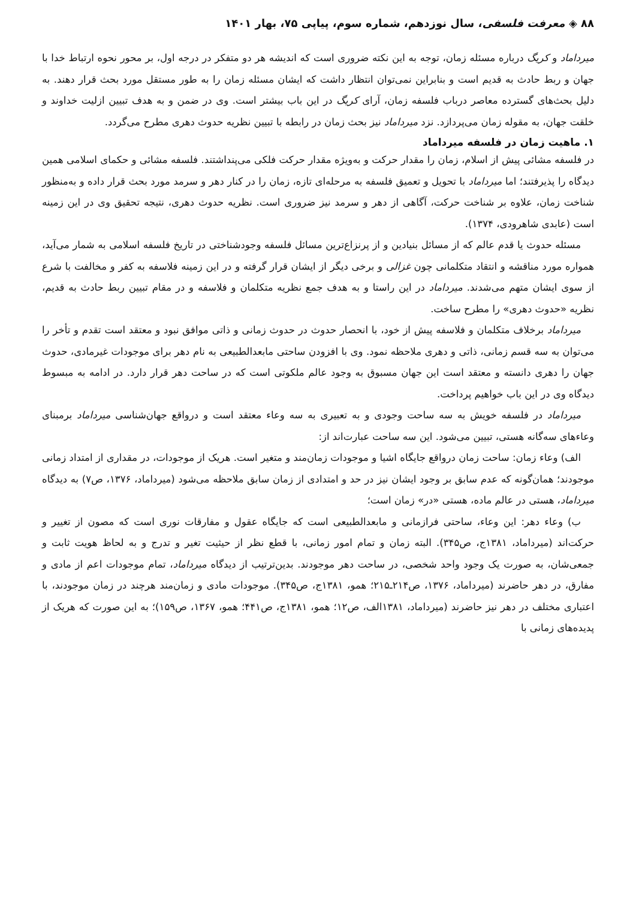۸۸ ◈ معرفت فلسفی، سال نوزدهم، شماره سوم، پیاپی ۷۵، بهار ۱۴۰۱
میرداماد و کریگ درباره مسئله زمان، توجه به این نکته ضروری است که اندیشه هر دو متفکر در درجه اول، بر محور نحوه ارتباط خدا با جهان و ربط حادث به قدیم است و بنابراین نمی‌توان انتظار داشت که ایشان مسئله زمان را به طور مستقل مورد بحث قرار دهند. به دلیل بحث‌های گسترده معاصر درباب فلسفه زمان، آرای کریگ در این باب بیشتر است. وی در ضمن و به هدف تبیین ازلیت خداوند و خلقت جهان، به مقوله زمان می‌پردازد. نزد میرداماد نیز بحث زمان در رابطه با تبیین نظریه حدوث دهری مطرح می‌گردد.
۱. ماهیت زمان در فلسفه میرداماد
در فلسفه مشائی پیش از اسلام، زمان را مقدار حرکت و به‌ویژه مقدار حرکت فلکی می‌پنداشتند. فلسفه مشائی و حکمای اسلامی همین دیدگاه را پذیرفتند؛ اما میرداماد با تحویل و تعمیق فلسفه به مرحله‌ای تازه، زمان را در کنار دهر و سرمد مورد بحث قرار داده و به‌منظور شناخت زمان، علاوه بر شناخت حرکت، آگاهی از دهر و سرمد نیز ضروری است. نظریه حدوث دهری، نتیجه تحقیق وی در این زمینه است (عابدی شاهرودی، ۱۳۷۴).
مسئله حدوث یا قدم عالم که از مسائل بنیادین و از پرنزاع‌ترین مسائل فلسفه وجودشناختی در تاریخ فلسفه اسلامی به شمار می‌آید، همواره مورد مناقشه و انتقاد متکلمانی چون غزالی و برخی دیگر از ایشان قرار گرفته و در این زمینه فلاسفه به کفر و مخالفت با شرع از سوی ایشان متهم می‌شدند. میرداماد در این راستا و به هدف جمع نظریه متکلمان و فلاسفه و در مقام تبیین ربط حادث به قدیم، نظریه «حدوث دهری» را مطرح ساخت.
میرداماد برخلاف متکلمان و فلاسفه پیش از خود، با انحصار حدوث در حدوث زمانی و ذاتی موافق نبود و معتقد است تقدم و تأخر را می‌توان به سه قسم زمانی، ذاتی و دهری ملاحظه نمود. وی با افزودن ساحتی مابعدالطبیعی به نام دهر برای موجودات غیرمادی، حدوث جهان را دهری دانسته و معتقد است این جهان مسبوق به وجود عالم ملکوتی است که در ساحت دهر قرار دارد. در ادامه به مبسوط دیدگاه وی در این باب خواهیم پرداخت.
میرداماد در فلسفه خویش به سه ساحت وجودی و به تعبیری به سه وعاء معتقد است و درواقع جهان‌شناسی میرداماد برمبنای وعاءهای سه‌گانه هستی، تبیین می‌شود. این سه ساحت عبارت‌اند از:
الف) وعاء زمان: ساحت زمان درواقع جایگاه اشیا و موجودات زمان‌مند و متغیر است. هریک از موجودات، در مقداری از امتداد زمانی موجودند؛ همان‌گونه که عدم سابق بر وجود ایشان نیز در حد و امتدادی از زمان سابق ملاحظه می‌شود (میرداماد، ۱۳۷۶، ص۷) به دیدگاه میرداماد، هستی در عالم ماده، هستی «در» زمان است؛
ب) وعاء دهر: این وعاء، ساحتی فرازمانی و مابعدالطبیعی است که جایگاه عقول و مفارقات نوری است که مصون از تغییر و حرکت‌اند (میرداماد، ۱۳۸۱ج، ص۳۴۵). البته زمان و تمام امور زمانی، با قطع نظر از حیثیت تغیر و تدرج و به لحاظ هویت ثابت و جمعی‌شان، به صورت یک وجود واحد شخصی، در ساحت دهر موجودند. بدین‌ترتیب از دیدگاه میرداماد، تمام موجودات اعم از مادی و مفارق، در دهر حاضرند (میرداماد، ۱۳۷۶، ص۲۱۴ـ۲۱۵؛ همو، ۱۳۸۱ج، ص۳۴۵). موجودات مادی و زمان‌مند هرچند در زمان موجودند، با اعتباری مختلف در دهر نیز حاضرند (میرداماد، ۱۳۸۱الف، ص۱۲؛ همو، ۱۳۸۱ج، ص۴۴۱؛ همو، ۱۳۶۷، ص۱۵۹)؛ به این صورت که هریک از پدیده‌های زمانی با